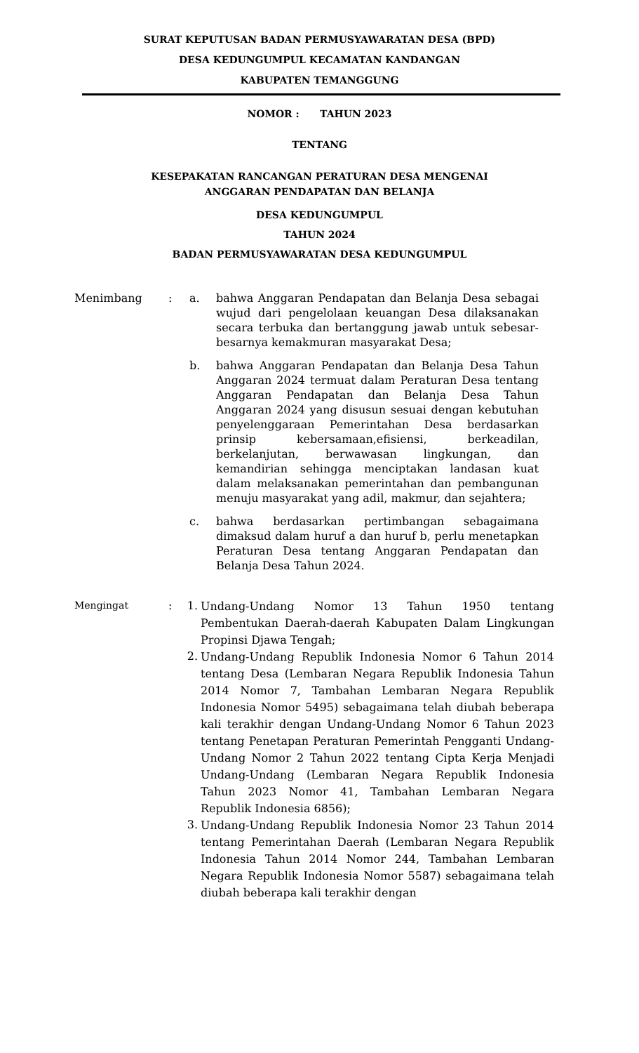SURAT KEPUTUSAN BADAN PERMUSYAWARATAN DESA (BPD)
DESA KEDUNGUMPUL KECAMATAN KANDANGAN
KABUPATEN TEMANGGUNG
NOMOR : TAHUN 2023
TENTANG
KESEPAKATAN RANCANGAN PERATURAN DESA MENGENAI
ANGGARAN PENDAPATAN DAN BELANJA
DESA KEDUNGUMPUL
TAHUN 2024
BADAN PERMUSYAWARATAN DESA KEDUNGUMPUL
Menimbang : a. bahwa Anggaran Pendapatan dan Belanja Desa sebagai wujud dari pengelolaan keuangan Desa dilaksanakan secara terbuka dan bertanggung jawab untuk sebesar-besarnya kemakmuran masyarakat Desa;
b. bahwa Anggaran Pendapatan dan Belanja Desa Tahun Anggaran 2024 termuat dalam Peraturan Desa tentang Anggaran Pendapatan dan Belanja Desa Tahun Anggaran 2024 yang disusun sesuai dengan kebutuhan penyelenggaraan Pemerintahan Desa berdasarkan prinsip kebersamaan,efisiensi, berkeadilan, berkelanjutan, berwawasan lingkungan, dan kemandirian sehingga menciptakan landasan kuat dalam melaksanakan pemerintahan dan pembangunan menuju masyarakat yang adil, makmur, dan sejahtera;
c. bahwa berdasarkan pertimbangan sebagaimana dimaksud dalam huruf a dan huruf b, perlu menetapkan Peraturan Desa tentang Anggaran Pendapatan dan Belanja Desa Tahun 2024.
Mengingat : 1.
Undang-Undang Nomor 13 Tahun 1950 tentang Pembentukan Daerah-daerah Kabupaten Dalam Lingkungan Propinsi Djawa Tengah;
2.
Undang-Undang Republik Indonesia Nomor 6 Tahun 2014 tentang Desa (Lembaran Negara Republik Indonesia Tahun 2014 Nomor 7, Tambahan Lembaran Negara Republik Indonesia Nomor 5495) sebagaimana telah diubah beberapa kali terakhir dengan Undang-Undang Nomor 6 Tahun 2023 tentang Penetapan Peraturan Pemerintah Pengganti Undang-Undang Nomor 2 Tahun 2022 tentang Cipta Kerja Menjadi Undang-Undang (Lembaran Negara Republik Indonesia Tahun 2023 Nomor 41, Tambahan Lembaran Negara Republik Indonesia 6856);
3.
Undang-Undang Republik Indonesia Nomor 23 Tahun 2014 tentang Pemerintahan Daerah (Lembaran Negara Republik Indonesia Tahun 2014 Nomor 244, Tambahan Lembaran Negara Republik Indonesia Nomor 5587) sebagaimana telah diubah beberapa kali terakhir dengan